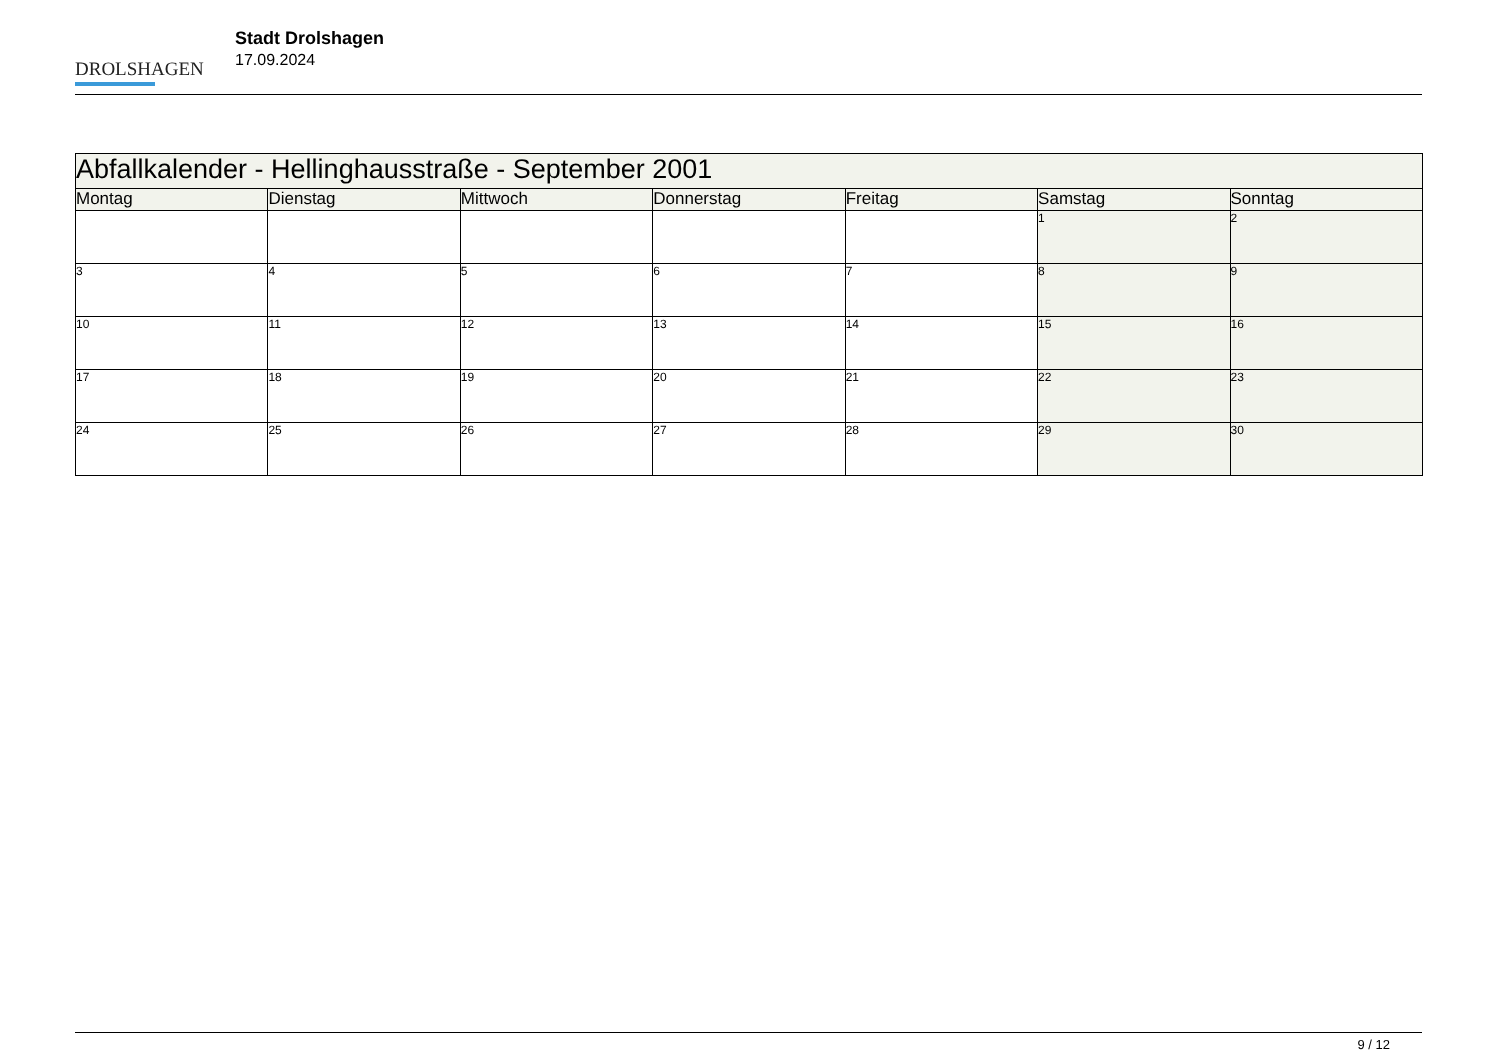DROLSHAGEN
Stadt Drolshagen
17.09.2024
| Abfallkalender - Hellinghausstraße - September 2001 | | | | | | |
| --- | --- | --- | --- | --- | --- | --- |
| Montag | Dienstag | Mittwoch | Donnerstag | Freitag | Samstag | Sonntag |
| | | | | | 1 | 2 |
| 3 | 4 | 5 | 6 | 7 | 8 | 9 |
| 10 | 11 | 12 | 13 | 14 | 15 | 16 |
| 17 | 18 | 19 | 20 | 21 | 22 | 23 |
| 24 | 25 | 26 | 27 | 28 | 29 | 30 |
9 / 12